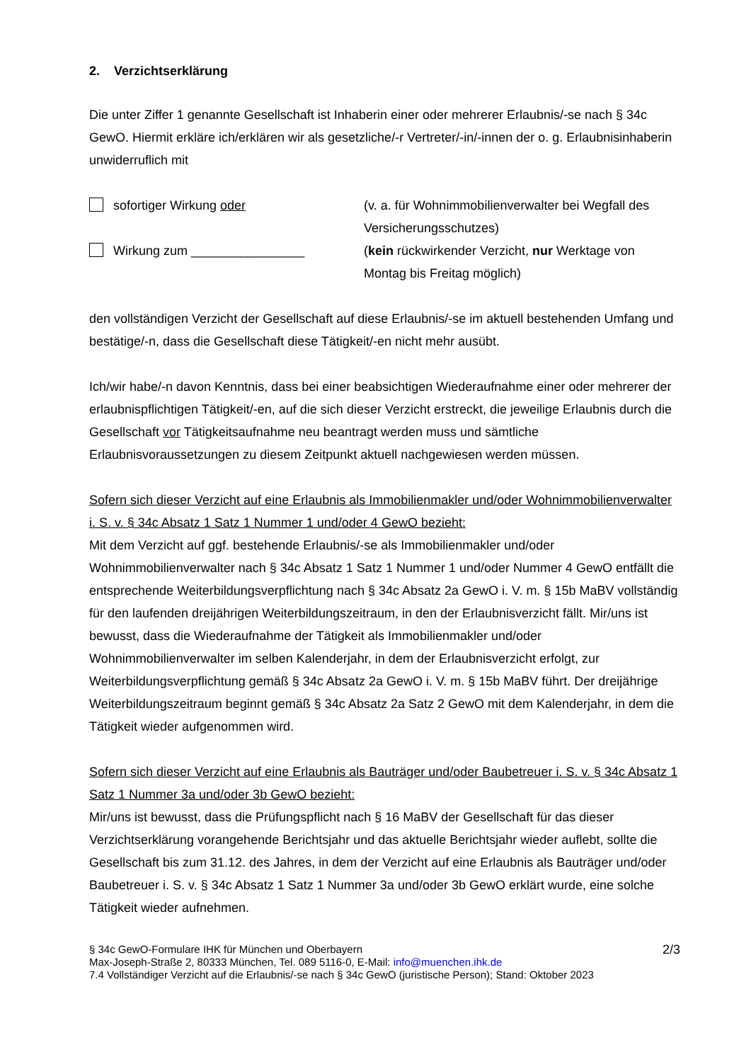2. Verzichtserklärung
Die unter Ziffer 1 genannte Gesellschaft ist Inhaberin einer oder mehrerer Erlaubnis/-se nach § 34c GewO. Hiermit erkläre ich/erklären wir als gesetzliche/-r Vertreter/-in/-innen der o. g. Erlaubnisinhaberin unwiderruflich mit
sofortiger Wirkung oder (v. a. für Wohnimmobilienverwalter bei Wegfall des Versicherungsschutzes)
Wirkung zum ________________ (kein rückwirkender Verzicht, nur Werktage von Montag bis Freitag möglich)
den vollständigen Verzicht der Gesellschaft auf diese Erlaubnis/-se im aktuell bestehenden Umfang und bestätige/-n, dass die Gesellschaft diese Tätigkeit/-en nicht mehr ausübt.
Ich/wir habe/-n davon Kenntnis, dass bei einer beabsichtigen Wiederaufnahme einer oder mehrerer der erlaubnispflichtigen Tätigkeit/-en, auf die sich dieser Verzicht erstreckt, die jeweilige Erlaubnis durch die Gesellschaft vor Tätigkeitsaufnahme neu beantragt werden muss und sämtliche Erlaubnisvoraussetzungen zu diesem Zeitpunkt aktuell nachgewiesen werden müssen.
Sofern sich dieser Verzicht auf eine Erlaubnis als Immobilienmakler und/oder Wohnimmobilienverwalter i. S. v. § 34c Absatz 1 Satz 1 Nummer 1 und/oder 4 GewO bezieht:
Mit dem Verzicht auf ggf. bestehende Erlaubnis/-se als Immobilienmakler und/oder Wohnimmobilienverwalter nach § 34c Absatz 1 Satz 1 Nummer 1 und/oder Nummer 4 GewO entfällt die entsprechende Weiterbildungsverpflichtung nach § 34c Absatz 2a GewO i. V. m. § 15b MaBV vollständig für den laufenden dreijährigen Weiterbildungszeitraum, in den der Erlaubnisverzicht fällt. Mir/uns ist bewusst, dass die Wiederaufnahme der Tätigkeit als Immobilienmakler und/oder Wohnimmobilienverwalter im selben Kalenderjahr, in dem der Erlaubnisverzicht erfolgt, zur Weiterbildungsverpflichtung gemäß § 34c Absatz 2a GewO i. V. m. § 15b MaBV führt. Der dreijährige Weiterbildungszeitraum beginnt gemäß § 34c Absatz 2a Satz 2 GewO mit dem Kalenderjahr, in dem die Tätigkeit wieder aufgenommen wird.
Sofern sich dieser Verzicht auf eine Erlaubnis als Bauträger und/oder Baubetreuer i. S. v. § 34c Absatz 1 Satz 1 Nummer 3a und/oder 3b GewO bezieht:
Mir/uns ist bewusst, dass die Prüfungspflicht nach § 16 MaBV der Gesellschaft für das dieser Verzichtserklärung vorangehende Berichtsjahr und das aktuelle Berichtsjahr wieder auflebt, sollte die Gesellschaft bis zum 31.12. des Jahres, in dem der Verzicht auf eine Erlaubnis als Bauträger und/oder Baubetreuer i. S. v. § 34c Absatz 1 Satz 1 Nummer 3a und/oder 3b GewO erklärt wurde, eine solche Tätigkeit wieder aufnehmen.
§ 34c GewO-Formulare IHK für München und Oberbayern
Max-Joseph-Straße 2, 80333 München, Tel. 089 5116-0, E-Mail: info@muenchen.ihk.de
7.4 Vollständiger Verzicht auf die Erlaubnis/-se nach § 34c GewO (juristische Person); Stand: Oktober 2023
2/3